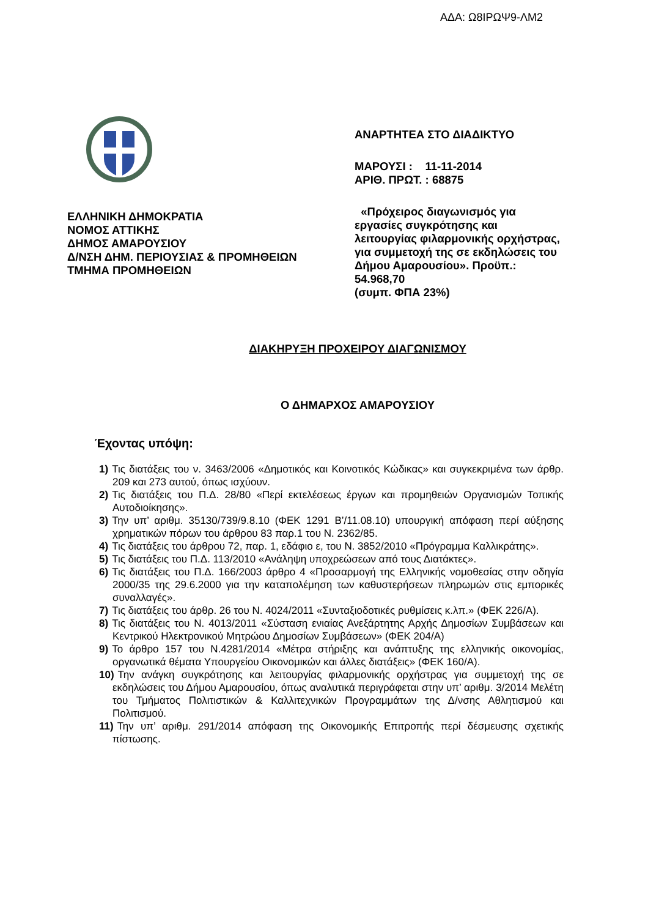ΑΔΑ: Ω8ΙΡΩΨ9-ΛΜ2
ΕΛΛΗΝΙΚΗ ΔΗΜΟΚΡΑΤΙΑ
ΝΟΜΟΣ ΑΤΤΙΚΗΣ
ΔΗΜΟΣ ΑΜΑΡΟΥΣΙΟΥ
Δ/ΝΣΗ ΔΗΜ. ΠΕΡΙΟΥΣΙΑΣ & ΠΡΟΜΗΘΕΙΩΝ
ΤΜΗΜΑ ΠΡΟΜΗΘΕΙΩΝ
ΑΝΑΡΤΗΤΕΑ ΣΤΟ ΔΙΑΔΙΚΤΥΟ
ΜΑΡΟΥΣΙ : 11-11-2014
ΑΡΙΘ. ΠΡΩΤ. : 68875
«Πρόχειρος διαγωνισμός για εργασίες συγκρότησης και λειτουργίας φιλαρμονικής ορχήστρας, για συμμετοχή της σε εκδηλώσεις του Δήμου Αμαρουσίου». Προϋπ.: 54.968,70
(συμπ. ΦΠΑ 23%)
ΔΙΑΚΗΡΥΞΗ ΠΡΟΧΕΙΡΟΥ ΔΙΑΓΩΝΙΣΜΟΥ
Ο ΔΗΜΑΡΧΟΣ ΑΜΑΡΟΥΣΙΟΥ
Έχοντας υπόψη:
1) Τις διατάξεις του ν. 3463/2006 «Δημοτικός και Κοινοτικός Κώδικας» και συγκεκριμένα των άρθρ. 209 και 273 αυτού, όπως ισχύουν.
2) Τις διατάξεις του Π.Δ. 28/80 «Περί εκτελέσεως έργων και προμηθειών Οργανισμών Τοπικής Αυτοδιοίκησης».
3) Την υπ’ αριθμ. 35130/739/9.8.10 (ΦΕΚ 1291 Β’/11.08.10) υπουργική απόφαση περί αύξησης χρηματικών πόρων του άρθρου 83 παρ.1 του Ν. 2362/85.
4) Τις διατάξεις του άρθρου 72, παρ. 1, εδάφιο ε, του Ν. 3852/2010 «Πρόγραμμα Καλλικράτης».
5) Τις διατάξεις του Π.Δ. 113/2010 «Ανάληψη υποχρεώσεων από τους Διατάκτες».
6) Τις διατάξεις του Π.Δ. 166/2003 άρθρο 4 «Προσαρμογή της Ελληνικής νομοθεσίας στην οδηγία 2000/35 της 29.6.2000 για την καταπολέμηση των καθυστερήσεων πληρωμών στις εμπορικές συναλλαγές».
7) Τις διατάξεις του άρθρ. 26 του Ν. 4024/2011 «Συνταξιοδοτικές ρυθμίσεις κ.λπ.» (ΦΕΚ 226/Α).
8) Τις διατάξεις του Ν. 4013/2011 «Σύσταση ενιαίας Ανεξάρτητης Αρχής Δημοσίων Συμβάσεων και Κεντρικού Ηλεκτρονικού Μητρώου Δημοσίων Συμβάσεων» (ΦΕΚ 204/Α)
9) Το άρθρο 157 του Ν.4281/2014 «Μέτρα στήριξης και ανάπτυξης της ελληνικής οικονομίας, οργανωτικά θέματα Υπουργείου Οικονομικών και άλλες διατάξεις» (ΦΕΚ 160/Α).
10) Την ανάγκη συγκρότησης και λειτουργίας φιλαρμονικής ορχήστρας για συμμετοχή της σε εκδηλώσεις του Δήμου Αμαρουσίου, όπως αναλυτικά περιγράφεται στην υπ’ αριθμ. 3/2014 Μελέτη του Τμήματος Πολιτιστικών & Καλλιτεχνικών Προγραμμάτων της Δ/νσης Αθλητισμού και Πολιτισμού.
11) Την υπ’ αριθμ. 291/2014 απόφαση της Οικονομικής Επιτροπής περί δέσμευσης σχετικής πίστωσης.